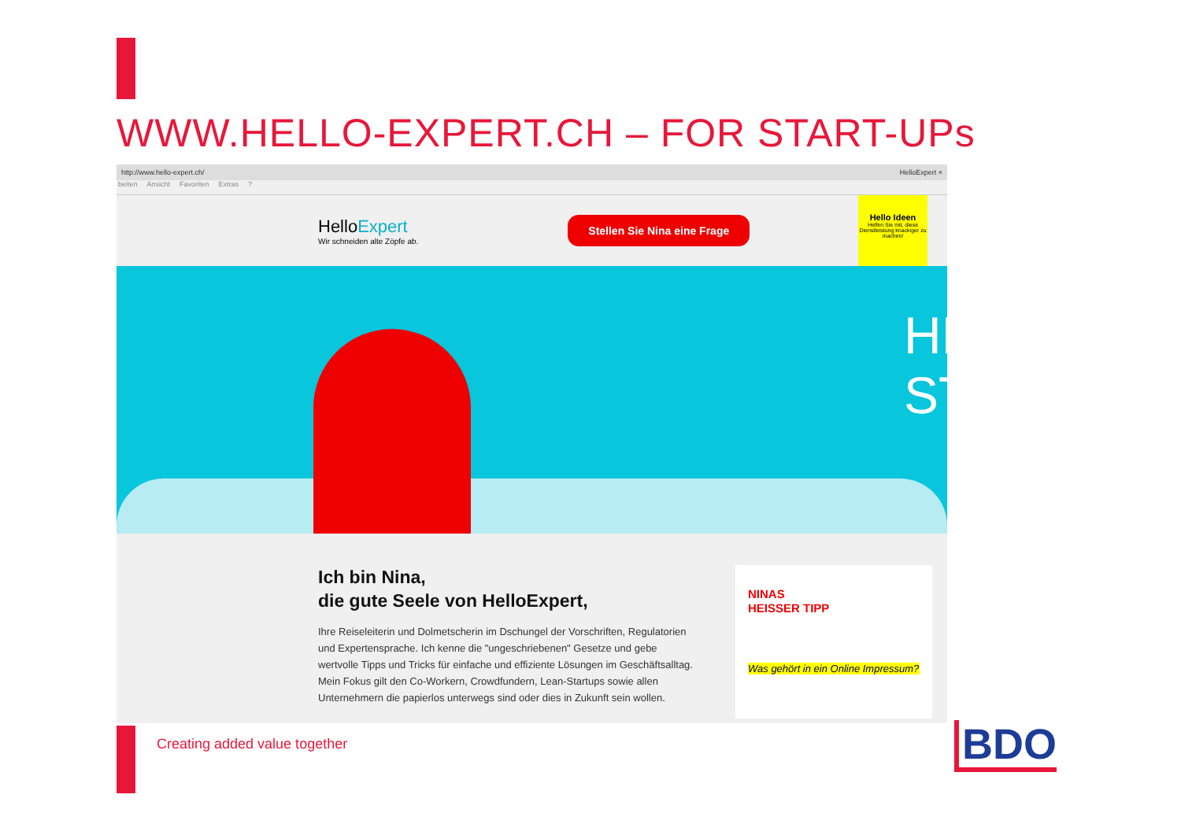WWW.HELLO-EXPERT.CH – FOR START-UPs
http://www.hello-expert.ch/ HelloExpert ×
beiten Ansicht Favoriten Extras?
HelloExpert
Wir schneiden alte Zöpfe ab.
Stellen Sie Nina eine Frage
Hello Ideen
Helfen Sie mit, diese Dienstleistung knackiger zu machen!
HELLO
STARTUPS!
Ich bin Nina,
die gute Seele von HelloExpert,
Ihre Reiseleiterin und Dolmetscherin im Dschungel der Vorschriften, Regulatorien und Expertensprache. Ich kenne die "ungeschriebenen" Gesetze und gebe wertvolle Tipps und Tricks für einfache und effiziente Lösungen im Geschäftsalltag. Mein Fokus gilt den Co-Workern, Crowdfundern, Lean-Startups sowie allen Unternehmern die papierlos unterwegs sind oder dies in Zukunft sein wollen.
NINAS
HEISSER TIPP
Was gehört in ein Online Impressum?
Creating added value together BDO